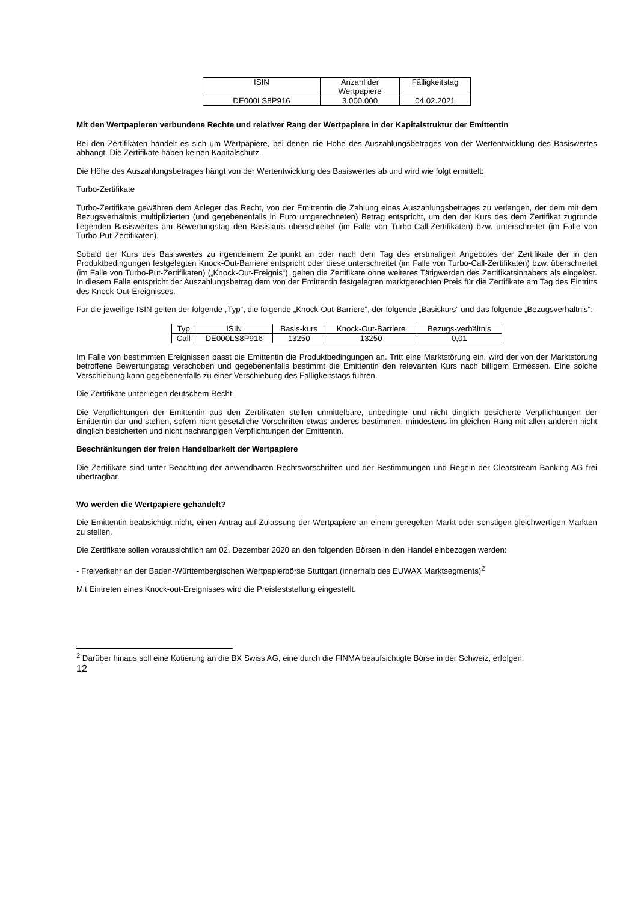| ISIN | Anzahl der Wertpapiere | Fälligkeitstag |
| DE000LS8P916 | 3.000.000 | 04.02.2021 |
Mit den Wertpapieren verbundene Rechte und relativer Rang der Wertpapiere in der Kapitalstruktur der Emittentin
Bei den Zertifikaten handelt es sich um Wertpapiere, bei denen die Höhe des Auszahlungsbetrages von der Wertentwicklung des Basiswertes abhängt. Die Zertifikate haben keinen Kapitalschutz.
Die Höhe des Auszahlungsbetrages hängt von der Wertentwicklung des Basiswertes ab und wird wie folgt ermittelt:
Turbo-Zertifikate
Turbo-Zertifikate gewähren dem Anleger das Recht, von der Emittentin die Zahlung eines Auszahlungsbetrages zu verlangen, der dem mit dem Bezugsverhältnis multiplizierten (und gegebenenfalls in Euro umgerechneten) Betrag entspricht, um den der Kurs des dem Zertifikat zugrunde liegenden Basiswertes am Bewertungstag den Basiskurs überschreitet (im Falle von Turbo-Call-Zertifikaten) bzw. unterschreitet (im Falle von Turbo-Put-Zertifikaten).
Sobald der Kurs des Basiswertes zu irgendeinem Zeitpunkt an oder nach dem Tag des erstmaligen Angebotes der Zertifikate der in den Produktbedingungen festgelegten Knock-Out-Barriere entspricht oder diese unterschreitet (im Falle von Turbo-Call-Zertifikaten) bzw. überschreitet (im Falle von Turbo-Put-Zertifikaten) („Knock-Out-Ereignis“), gelten die Zertifikate ohne weiteres Tätigwerden des Zertifikatsinhabers als eingelöst. In diesem Falle entspricht der Auszahlungsbetrag dem von der Emittentin festgelegten marktgerechten Preis für die Zertifikate am Tag des Eintritts des Knock-Out-Ereignisses.
Für die jeweilige ISIN gelten der folgende „Typ“, die folgende „Knock-Out-Barriere“, der folgende „Basiskurs“ und das folgende „Bezugsverhältnis“:
| Typ | ISIN | Basis-kurs | Knock-Out-Barriere | Bezugs-verhältnis |
| Call | DE000LS8P916 | 13250 | 13250 | 0,01 |
Im Falle von bestimmten Ereignissen passt die Emittentin die Produktbedingungen an. Tritt eine Marktstörung ein, wird der von der Marktstörung betroffene Bewertungstag verschoben und gegebenenfalls bestimmt die Emittentin den relevanten Kurs nach billigem Ermessen. Eine solche Verschiebung kann gegebenenfalls zu einer Verschiebung des Fälligkeitstags führen.
Die Zertifikate unterliegen deutschem Recht.
Die Verpflichtungen der Emittentin aus den Zertifikaten stellen unmittelbare, unbedingte und nicht dinglich besicherte Verpflichtungen der Emittentin dar und stehen, sofern nicht gesetzliche Vorschriften etwas anderes bestimmen, mindestens im gleichen Rang mit allen anderen nicht dinglich besicherten und nicht nachrangigen Verpflichtungen der Emittentin.
Beschränkungen der freien Handelbarkeit der Wertpapiere
Die Zertifikate sind unter Beachtung der anwendbaren Rechtsvorschriften und der Bestimmungen und Regeln der Clearstream Banking AG frei übertragbar.
Wo werden die Wertpapiere gehandelt?
Die Emittentin beabsichtigt nicht, einen Antrag auf Zulassung der Wertpapiere an einem geregelten Markt oder sonstigen gleichwertigen Märkten zu stellen.
Die Zertifikate sollen voraussichtlich am 02. Dezember 2020 an den folgenden Börsen in den Handel einbezogen werden:
- Freiverkehr an der Baden-Württembergischen Wertpapierbörse Stuttgart (innerhalb des EUWAX Marktsegments)<sup>2</sup>
Mit Eintreten eines Knock-out-Ereignisses wird die Preisfeststellung eingestellt.
<sup>2</sup> Darüber hinaus soll eine Kotierung an die BX Swiss AG, eine durch die FINMA beaufsichtigte Börse in der Schweiz, erfolgen.
12